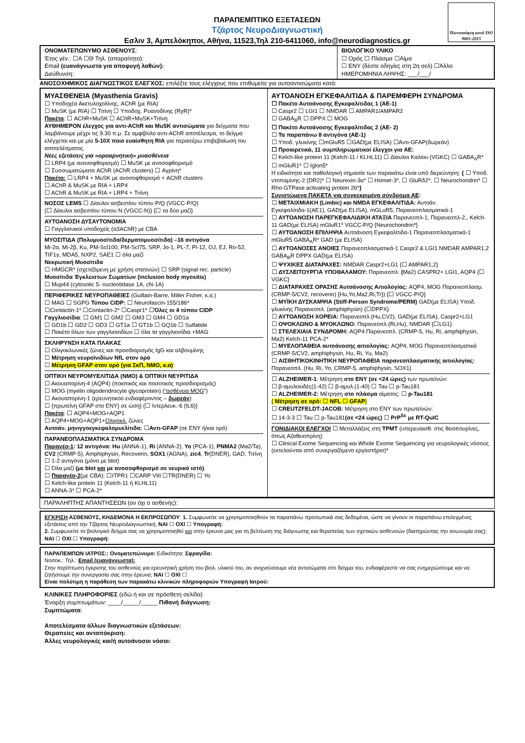Πιστοποίηση κατά ISO 9001-2015
ΠΑΡΑΠΕΜΠΤΙΚΟ ΕΞΕΤΑΣΕΩΝ
Τζάρτος ΝευροΔιαγνωστική
Εσλιν 3, Αμπελόκηποι, Αθήνα, 11523,Τηλ 210-6411060, info@neurodiagnostics.gr
ΟΝΟΜΑΤΕΠΩΝΥΜΟ ΑΣΘΕΝΟΥΣ:
Έτος γέν.: ☐Α ☐Θ Τηλ. (απαραίτητο):
Email (ευανάγνωστα για αποφυγή λαθών):
Διεύθυνση:
ΒΙΟΛΟΓΙΚΟ ΥΛΙΚΟ
☐ Ορός ☐ Πλάσμα ☐Αίμα
☐ ΕΝΥ (δέστε οδηγίες στη 2η σελ) ☐Άλλο
ΗΜΕΡΟΜΗΝΙΑ ΛΗΨΗΣ: ___/___/
ΑΝΟΣΟΧΗΜΙΚΟΣ ΔΙΑΓΝΩΣΤΙΚΟΣ ΕΛΕΓΧΟΣ: επιλέξτε τους ελέγχους που επιθυμείτε για αυτοαντισώματα κατά:
ΜΥΑΣΘΕΝΕΙΑ (Myasthenia Gravis)
☐ Υποδοχέα Ακετυλοχολίνης, AChR (με RIA)
☐ MuSK (με RIA) ☐ Τιτίνη ☐ Υποδοχ. Ρυανοδίνης (RyR)*
Πακέτα: ☐ AChR+MuSK ☐ AChR+MuSK+Τιτίνη
ΑΥΘΗΜΕΡΟΝ έλεγχος για αντι-AChR και MuSK αντισώματα για δείγματα που λαμβάνουμε μέχρι τις 9.30 π.μ. Σε αμφίβολο αντι-AChR αποτέλεσμα, το δείγμα ελέγχεται και με μία 5-10X ποιο ευαίσθητη RIA για περαιτέρω επιβεβαίωση του αποτελέσματος.
Νέες εξετάσεις για «οροαρνητική» μυασθένεια
☐ LRP4 (με ανοσοφθορισμό) ☐ MuSK με ανοσοφθορισμό
☐ Συσσωματώματα AChR (AChR clusters) ☐ Αγρίνη*
Πακέτα: ☐ LRP4 + MuSK με ανοσοφθορισμό + AChR clusters
☐ AChR & MuSK με RIA + LRP4
☐ AChR & MuSK με RIA + LRP4 + Τιτίνη
ΝΟΣΟΣ LEMS ☐ Δίαυλοι ασβεστίου τύπου P/Q (VGCC-P/Q)
{☐ Δίαυλοι ασβεστίου τύπου Ν (VGCC-N)} {☐ τα δύο μαζί}
ΑΥΤΟΑΝΟΣΗ ΔΥΣΑΥΤΟΝΟΜΙΑ
☐ Γαγγλιονικοί υποδοχείς (α3AChR) με CBA
ΜΥΟΣΙΤΙΔΑ (Πολυμυοσίτιδα/δερματομυοσίτιδα) –16 αντιγόνα
Mi-2α, Mi-2β, Ku, PM-Scl100, PM-Scl75, SRP, Jo-1, PL-7, Pl-12, OJ, EJ, Ro-52, TIF1γ, MDA5, NXP2, SAE1 ☐ όλα μαζί
Νεκρωτική Μυοσίτιδα
☐ HMGCR* (σχετιζόμενη με χρήση στατινών) ☐ SRP (signal rec. particle)
Μυοσίτιδα Έγκλειστων Σωματίων (inclusion body myositis)
☐ Mup44 (cytosolic 5- nucleotidase 1A, cN-1A)
ΠΕΡΙΦΕΡΙΚΕΣ ΝΕΥΡΟΠΑΘΕΙΕΣ (Guillain-Barre, Miller Fisher, κ.α.)
☐ MAG ☐ SGPG Τύπου CIDP: ☐ Neurofascin-155/186*
☐Contactin-1* ☐Contactin-2* ☐Caspr1* ☐Όλες οι 4 τύπου CIDP
Γαγγλιοσίδια: ☐ GM1 ☐ GM2 ☐ GM3 ☐ GM4 ☐ GD1a
☐ GD1b ☐ GD2 ☐ GD3 ☐ GT1a ☐ GT1b ☐ GQ1b ☐ Sulfatide
☐ Πακέτο όλων των γαγγλιοσιδίων ☐ όλα τα γαγγλιοσίδια +MAG
ΣΚΛΗΡΥΝΣΗ ΚΑΤΑ ΠΛΑΚΑΣ
☐ Ολιγοκλωνικές ζώνες και προσδιορισμός IgG και αλβουμίνης
☐ Μέτρηση νευροϊνιδίων NfL στον ορό
☐ Μέτρηση GFAP στον ορό (για ΣκΠ, ΝΜΟ, κ.α)
ΟΠΤΙΚΗ ΝΕΥΡΟΜΥΕΛΙΤΙΔΑ (ΝΜΟ) & ΟΠΤΙΚΗ ΝΕΥΡΙΤΙΔΑ
☐ Ακουαπορίνη-4 (AQP4) (ποιοτικός και ποσοτικός προσδιορισμός)
☐ MOG (myelin oligodendrocyte glycoprotein) (“ασθένεια MOG”)
☐ Ακουαπορίνη-1 (ερευνητικού ενδιαφέροντος – δωρεάν)
☐ {πρωτεΐνη GFAP στο ΕΝΥ} σε ώση} {☐ Ιντερλευκ.-6 (IL6)}
Πακέτα: ☐ AQP4+MOG+AQP1
☐ AQP4+MOG+AQP1+Ολιγοκλ. ζώνες
Αυτοάν. μηνιγγοεγκεφαλομυελίτιδα: ☐Αντι-GFAP (σε ΕΝΥ ή/και ορό)
ΠΑΡΑΝΕΟΠΛΑΣΜΑΤΙΚΑ ΣΥΝΔΡΟΜΑ
Παρανέο-1: 12 αντιγόνα: Hu (ANNA-1), Ri (ANNA-2), Yo (PCA-1), PNMA2 (Ma2/Ta), CV2 (CRMP-5), Amphiphysin, Recoverin, SOX1 (AGNA), zic4, Tr(DNER), GAD, Τιτίνη
☐ 1-2 αντιγόνα (μόνο με blot)
☐ Όλα μαζί (με blot και με ανοσοφθορισμό σε νευρικό ιστό).
☐ Παρανέο-2(με CBA): ☐ITPR1 ☐CARP VIII ☐TR(DNER) ☐ Yo
☐ Kelch-like protein 11 (Kelch-11 ή KLHL11)
☐ ANNA-3* ☐ PCA-2*
ΑΥΤΟΑΝΟΣΗ ΕΓΚΕΦΑΛΙΤΙΔΑ & ΠΑΡΕΜΦΕΡΗ ΣΥΝΔΡΟΜΑ
☐ Πακέτο Αυτοάνοσης Εγκεφαλίτιδας 1 (AE-1)
☐ Caspr2 ☐ LGI1 ☐ NMDAR ☐ AMPAR1/AMPAR2
☐ GABA<sub>B</sub>R ☐ DPPX ☐ MOG
☐ Πακέτο Αυτοάνοσης Εγκεφαλίτιδας 2 (AE- 2)
☐ Τα παραπάνω 8 αντιγόνα (AE-1)
☐ Υποδ. γλυκίνης ☐mGluR5 ☐GAD(με ELISA) ☐Αντι-GFAP(δωρεάν)
☐ Προαιρετικά, 11 συμπληρωματικοί έλεγχοι για AE:
☐ Kelch-like protein 11 (Kelch-11 / KLHL11) ☐ Δίαυλοι Καλίου (VGKC) ☐ GABA<sub>A</sub>R* ☐ mGluR1* ☐ Iglon5*
Η ειδικότητα και παθολογική σημασία των παρακάτω είναι υπό διερεύνηση: { ☐ Υποδ. ντοπαμίνης-2 (DR2)* ☐ Neurexin-3α* ☐ Homer-3*, ☐ GluRδ2*, ☐ Neurochondrin* ☐ Rho-GTPase activating protein 26*}
Συνιστώμενα ΠΑΚΕΤΑ για συγκεκριμένα σύνδρομα ΑΕ:
☐ ΜΕΤΑΙΧΜΙΑΚΗ (Limbic) και NMDA ΕΓΚΕΦΑΛΙΤΙΔΑ: Αυτοάν. Εγκεφαλίτιδα-1(AE1), GAD(με ELISA), mGLuR5, Παρανεοπλασματικά-1
☐ ΑΥΤΟΑΝΟΣΗ ΠΑΡΕΓΚΕΦΑΛΙΔΙΚΗ ΑΤΑΞΙΑ Παρανεοπλ-1, Παρανεοπλ-2,, Kelch-11 GAD(με ELISA) mGluR1* VGCC-P/Q {Neurochondrin*}
☐ ΑΥΤΟΑΝΟΣΗ ΕΠΙΛΗΨΙΑ Αυτοάνοση Εγκεφαλίτιδα-1 Παρανεοπλασματικά-1 mGluR5 GABA<sub>A</sub>R* GAD (με ELISA)
☐ ΑΥΤΟΑΝΟΣΕΣ ΑΝΟΙΕΣ Παρανεοπλασματικά-1 Caspr2 & LGI1 NMDAR AMPAR1,2 GABA<sub>B</sub>R DPPX GAD(με ELISA)
☐ ΨΥΧΙΚΕΣ ΔΙΑΤΑΡΑΧΕΣ: NMDAR Caspr2+LG1 {☐ AMPAR1,2}
☐ ΔΥΣΛΕΙΤΟΥΡΓΙΑ ΥΠΟΘΑΛΑΜΟΥ: Παρανεοπλ: (Ma2) CASPR2+ LGI1, AQP4 {☐ VGKC}
☐ ΔΙΑΤΑΡΑΧΕΣ ΟΡΑΣΗΣ Αυτοάνοσης Αιτιολογίας: AQP4, MOG Παρανεοπλασμ.(CRMP-5/CV2, recoverin) {Hu,Yo,Ma2,Ri,Tr}) {☐ VGCC-P/Q}
☐ ΜΥΪΚΗ ΔΥΣΚΑΜΨΙΑ (Stiff-Person Syndrome/PERM) GAD(με ELISA) Υποδ. γλυκίνης Παρανεοπλ. (amphiphysin) {☐DPPX}
☐ ΑΥΤΟΑΝΟΣΗ ΧΟΡΕΙΑ: Παρανεοπλ.(Hu,CV2), GAD(με ELISA), Caspr2+LG1
☐ ΟΨΟΚΛΩΝΟ & ΜΥΟΚΛΩΝΟ: Παρανεοπλ.(Ri,Hu), NMDAR {☐LG1}
☐ ΣΤΕΛΕΧΙΑΙΑ ΣΥΝΔΡΟΜΗ: AQP4 Παρανεοπλ. (CRMP-5, Hu, Ri, amphiphysin, Ma2) Kelch-11 PCA-2*
☐ ΜΥΕΛΟΠΑΘΕΙΑ αυτοάνοσης αιτιολογίας: AQP4, MOG Παρανεοπλασματικά (CRMP-5/CV2, amphiphysin, Hu, Ri, Yu, Ma2)
☐ ΑΙΣΘΗΤΙΚΟΚΙΝΗΤΙΚΗ ΝΕΥΡΟΠΑΘΕΙΑ παρανεοπλασματικής αιτιολογίας: Παρανεοπλ. (Hu, Ri, Yo, CRMP-5, amphiphysin, SOX1)
☐ ALZHEIMER-1: Μέτρηση στο ΕΝΥ (σε <24 ώρες) των πρωτεϊνών:
☐ β-αμυλοειδές(1-42) ☐ β-αμυλ.(1-40) ☐ Tau ☐ p-Tau181
☐ ALZHEIMER-2: Μέτρηση στο πλάσμα αίματος: ☐ p-Tau181
{ Μέτρηση σε ορό: ☐ NFL ☐ GFAP}
☐ CREUTZFELDT-JACOB: Μέτρηση στο ΕΝΥ των πρωτεϊνών:
☐ 14-3-3 ☐ Tau ☐ p-Tau181(σε <24 ώρες) ☐ PrP<sup>Sc</sup> με RT-QuIC
ΓΟΝΙΔΙΑΚΟΙ ΕΛΕΓΧΟΙ ☐ Μεταλλάξεις στη TPMT (υπερευαισθ. στις θειοπουρίνες, όπως Αζαθειοπρίνη)
☐ Clinical Exome Sequencing και Whole Exome Sequencing για νευρολογικές νόσους (εκτελούνται από συνεργαζόμενο εργαστήριο)*
ΠΑΡΑΛΗΠΤΗΣ ΑΠΑΝΤΗΣΕΩΝ (αν όχι ο ασθενής):
ΕΓΚΡΙΣΗ ΑΣΘΕΝΟΥΣ, ΚΗΔΕΜΟΝΑ Η ΕΚΠΡΟΣΩΠΟΥ: 1. Συμφωνείτε να χρησιμοποιηθούν τα παραπάνω προσωπικά σας δεδομένα, ώστε να γίνουν οι παραπάνω επιλεγμένες εξετάσεις από την Τζάρτος ΝευροΔιαγνωστική; ΝΑΙ ☐ ΟΧΙ ☐ Υπογραφή:
2. Συμφωνείτε το βιολογικό δείγμα σας να χρησιμοποιηθεί και στην έρευνα μας για τη βελτίωση της διάγνωσης και θεραπείας των σχετικών ασθενειών (διατηρώντας την ανωνυμία σας); ΝΑΙ ☐ ΟΧΙ ☐ Υπογραφή:
ΠΑΡΑΠΕΜΠΩΝ ΙΑΤΡΟΣ:: Ονοματεπώνυμο: Ειδικότητα: Σφραγίδα:
Νοσοκ.: Τηλ.: Email (ευανάγνωστα):
Στην περίπτωση έγκρισης του ασθενούς για ερευνητική χρήση του βιολ. υλικού του, αν ανιχνεύσουμε νέα αντισώματα στο δείγμα του, ενδιαφέρεστε να σας ενημερώσουμε και να ζητήσουμε την συνεργασία σας στην έρευνα; ΝΑΙ ☐ ΟΧΙ ☐
Είναι πολύτιμη η παράθεση των παρακάτω κλινικών πληροφοριών Υπογραφή Ιατρού:
ΚΛΙΝΙΚΕΣ ΠΛΗΡΟΦΟΡΙΕΣ (εδώ ή και σε πρόσθετη σελίδα)
Έναρξη συμπτωμάτων: ____/_____/_____ Πιθανή διάγνωση:
Συμπτώματα:
Αποτελέσματα άλλων διαγνωστικών εξετάσεων:
Θεραπείες και ανταπόκριση:
Άλλες νευρολογικές και/ή αυτοάνοσοι νόσοι: